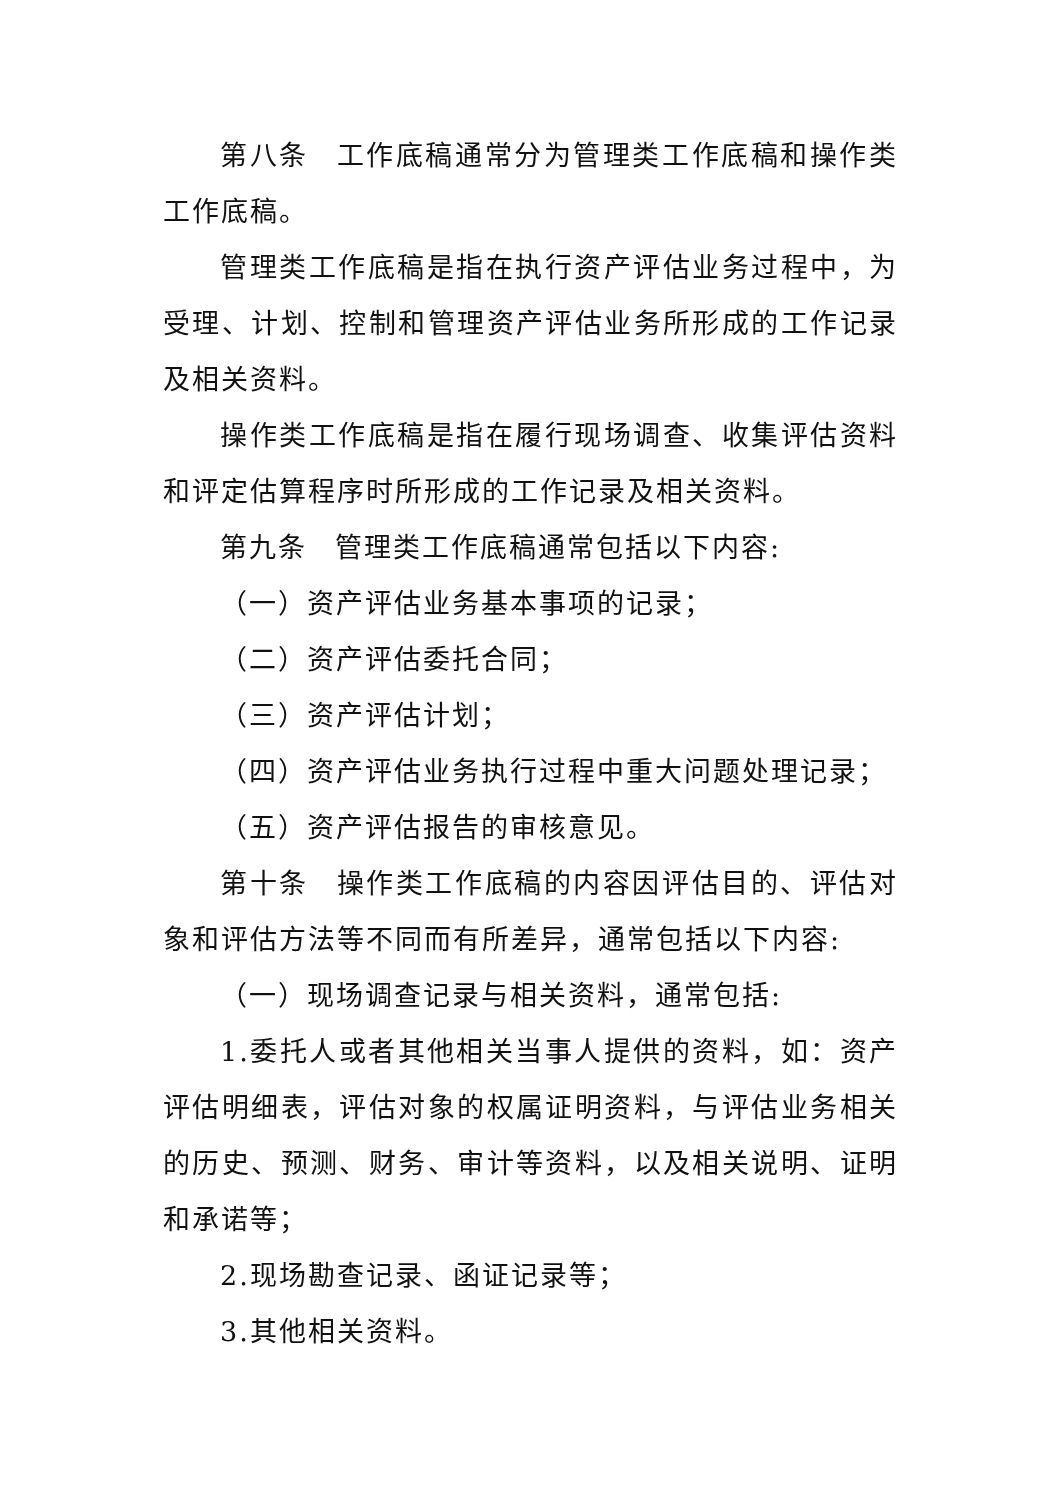第八条 工作底稿通常分为管理类工作底稿和操作类工作底稿。
管理类工作底稿是指在执行资产评估业务过程中，为受理、计划、控制和管理资产评估业务所形成的工作记录及相关资料。
操作类工作底稿是指在履行现场调查、收集评估资料和评定估算程序时所形成的工作记录及相关资料。
第九条 管理类工作底稿通常包括以下内容:
（一）资产评估业务基本事项的记录；
（二）资产评估委托合同；
（三）资产评估计划；
（四）资产评估业务执行过程中重大问题处理记录；
（五）资产评估报告的审核意见。
第十条 操作类工作底稿的内容因评估目的、评估对象和评估方法等不同而有所差异，通常包括以下内容:
（一）现场调查记录与相关资料，通常包括:
1.委托人或者其他相关当事人提供的资料，如：资产评估明细表，评估对象的权属证明资料，与评估业务相关的历史、预测、财务、审计等资料，以及相关说明、证明和承诺等；
2.现场勘查记录、函证记录等；
3.其他相关资料。